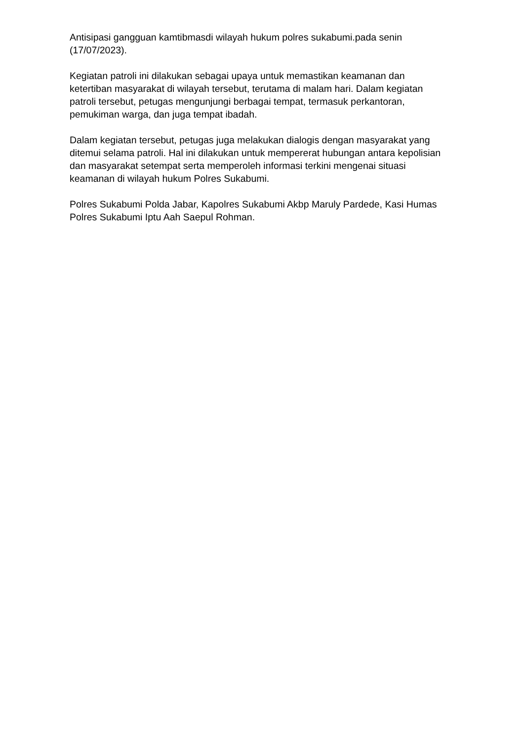Antisipasi gangguan kamtibmasdi wilayah hukum polres sukabumi.pada senin (17/07/2023).
Kegiatan patroli ini dilakukan sebagai upaya untuk memastikan keamanan dan ketertiban masyarakat di wilayah tersebut, terutama di malam hari. Dalam kegiatan patroli tersebut, petugas mengunjungi berbagai tempat, termasuk perkantoran, pemukiman warga, dan juga tempat ibadah.
Dalam kegiatan tersebut, petugas juga melakukan dialogis dengan masyarakat yang ditemui selama patroli. Hal ini dilakukan untuk mempererat hubungan antara kepolisian dan masyarakat setempat serta memperoleh informasi terkini mengenai situasi keamanan di wilayah hukum Polres Sukabumi.
Polres Sukabumi Polda Jabar, Kapolres Sukabumi Akbp Maruly Pardede, Kasi Humas Polres Sukabumi Iptu Aah Saepul Rohman.